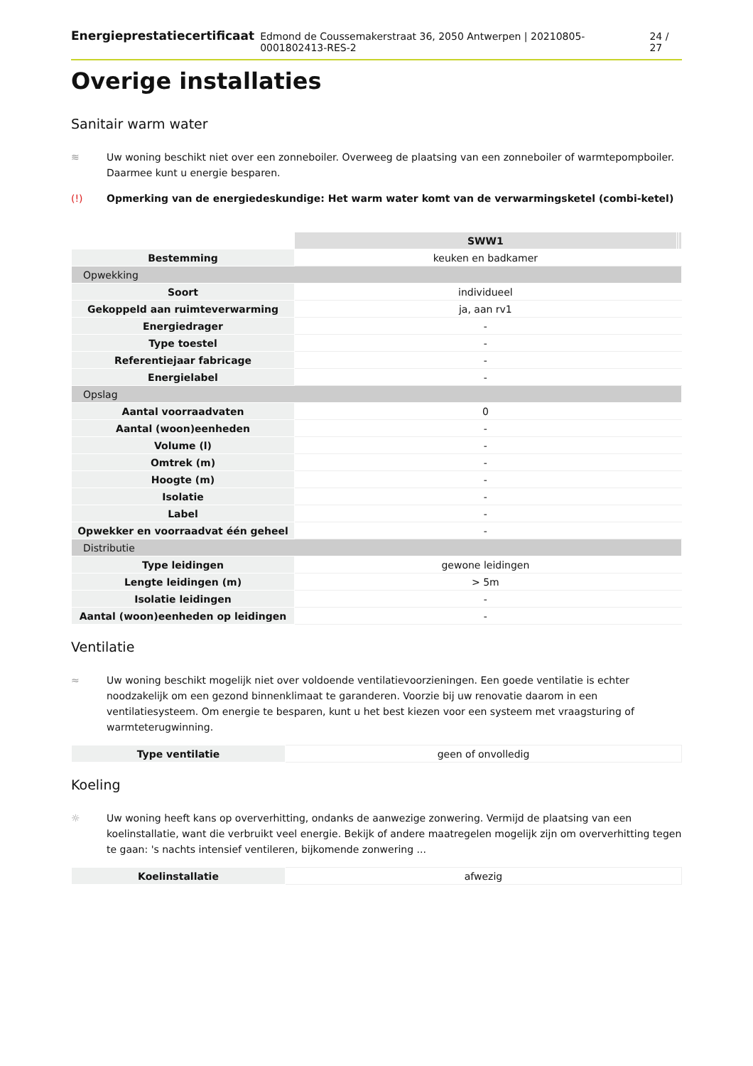Energieprestatiecertificaat Edmond de Coussemakerstraat 36, 2050 Antwerpen | 20210805-0001802413-RES-2 24 / 27
Overige installaties
Sanitair warm water
≋ Uw woning beschikt niet over een zonneboiler. Overweeg de plaatsing van een zonneboiler of warmtepompboiler. Daarmee kunt u energie besparen.
(!) Opmerking van de energiedeskundige: Het warm water komt van de verwarmingsketel (combi-ketel)
| | SWW1 | | |
| Bestemming | keuken en badkamer | | |
| Opwekking | | | |
| Soort | individueel | | |
| Gekoppeld aan ruimteverwarming | ja, aan rv1 | | |
| Energiedrager | - | | |
| Type toestel | - | | |
| Referentiejaar fabricage | - | | |
| Energielabel | - | | |
| Opslag | | | |
| Aantal voorraadvaten | 0 | | |
| Aantal (woon)eenheden | - | | |
| Volume (l) | - | | |
| Omtrek (m) | - | | |
| Hoogte (m) | - | | |
| Isolatie | - | | |
| Label | - | | |
| Opwekker en voorraadvat één geheel | - | | |
| Distributie | | | |
| Type leidingen | gewone leidingen | | |
| Lengte leidingen (m) | > 5m | | |
| Isolatie leidingen | - | | |
| Aantal (woon)eenheden op leidingen | - | | |
Ventilatie
≈ Uw woning beschikt mogelijk niet over voldoende ventilatievoorzieningen. Een goede ventilatie is echter noodzakelijk om een gezond binnenklimaat te garanderen. Voorzie bij uw renovatie daarom in een ventilatiesysteem. Om energie te besparen, kunt u het best kiezen voor een systeem met vraagsturing of warmteterugwinning.
| Type ventilatie | geen of onvolledig |
Koeling
☼ Uw woning heeft kans op oververhitting, ondanks de aanwezige zonwering. Vermijd de plaatsing van een koelinstallatie, want die verbruikt veel energie. Bekijk of andere maatregelen mogelijk zijn om oververhitting tegen te gaan: 's nachts intensief ventileren, bijkomende zonwering ...
| Koelinstallatie | afwezig |